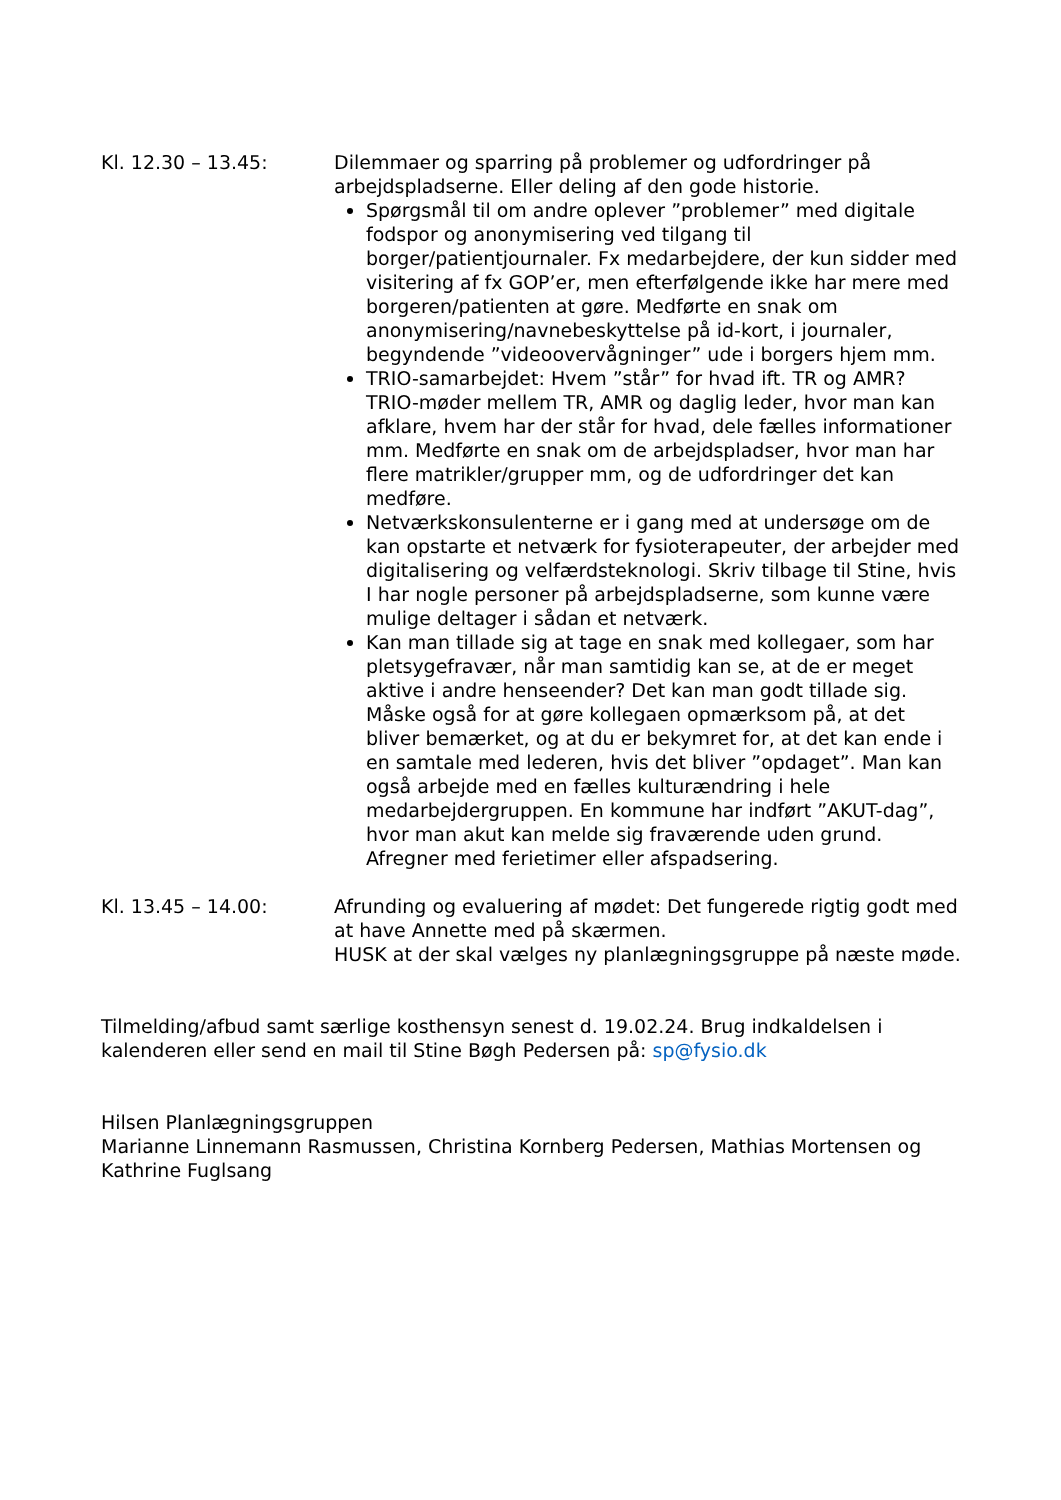Kl. 12.30 – 13.45: Dilemmaer og sparring på problemer og udfordringer på arbejdspladserne. Eller deling af den gode historie.
Spørgsmål til om andre oplever ”problemer” med digitale fodspor og anonymisering ved tilgang til borger/patientjournaler. Fx medarbejdere, der kun sidder med visitering af fx GOP’er, men efterfølgende ikke har mere med borgeren/patienten at gøre. Medførte en snak om anonymisering/navnebeskyttelse på id-kort, i journaler, begyndende ”videoovervågninger” ude i borgers hjem mm.
TRIO-samarbejdet: Hvem ”står” for hvad ift. TR og AMR? TRIO-møder mellem TR, AMR og daglig leder, hvor man kan afklare, hvem har der står for hvad, dele fælles informationer mm. Medførte en snak om de arbejdspladser, hvor man har flere matrikler/grupper mm, og de udfordringer det kan medføre.
Netværkskonsulenterne er i gang med at undersøge om de kan opstarte et netværk for fysioterapeuter, der arbejder med digitalisering og velfærdsteknologi. Skriv tilbage til Stine, hvis I har nogle personer på arbejdspladserne, som kunne være mulige deltager i sådan et netværk.
Kan man tillade sig at tage en snak med kollegaer, som har pletsygefravær, når man samtidig kan se, at de er meget aktive i andre henseender? Det kan man godt tillade sig. Måske også for at gøre kollegaen opmærksom på, at det bliver bemærket, og at du er bekymret for, at det kan ende i en samtale med lederen, hvis det bliver ”opdaget”. Man kan også arbejde med en fælles kulturændring i hele medarbejdergruppen. En kommune har indført ”AKUT-dag”, hvor man akut kan melde sig fraværende uden grund. Afregner med ferietimer eller afspadsering.
Kl. 13.45 – 14.00: Afrunding og evaluering af mødet: Det fungerede rigtig godt med at have Annette med på skærmen.
HUSK at der skal vælges ny planlægningsgruppe på næste møde.
Tilmelding/afbud samt særlige kosthensyn senest d. 19.02.24. Brug indkaldelsen i kalenderen eller send en mail til Stine Bøgh Pedersen på: sp@fysio.dk
Hilsen Planlægningsgruppen
Marianne Linnemann Rasmussen, Christina Kornberg Pedersen, Mathias Mortensen og Kathrine Fuglsang